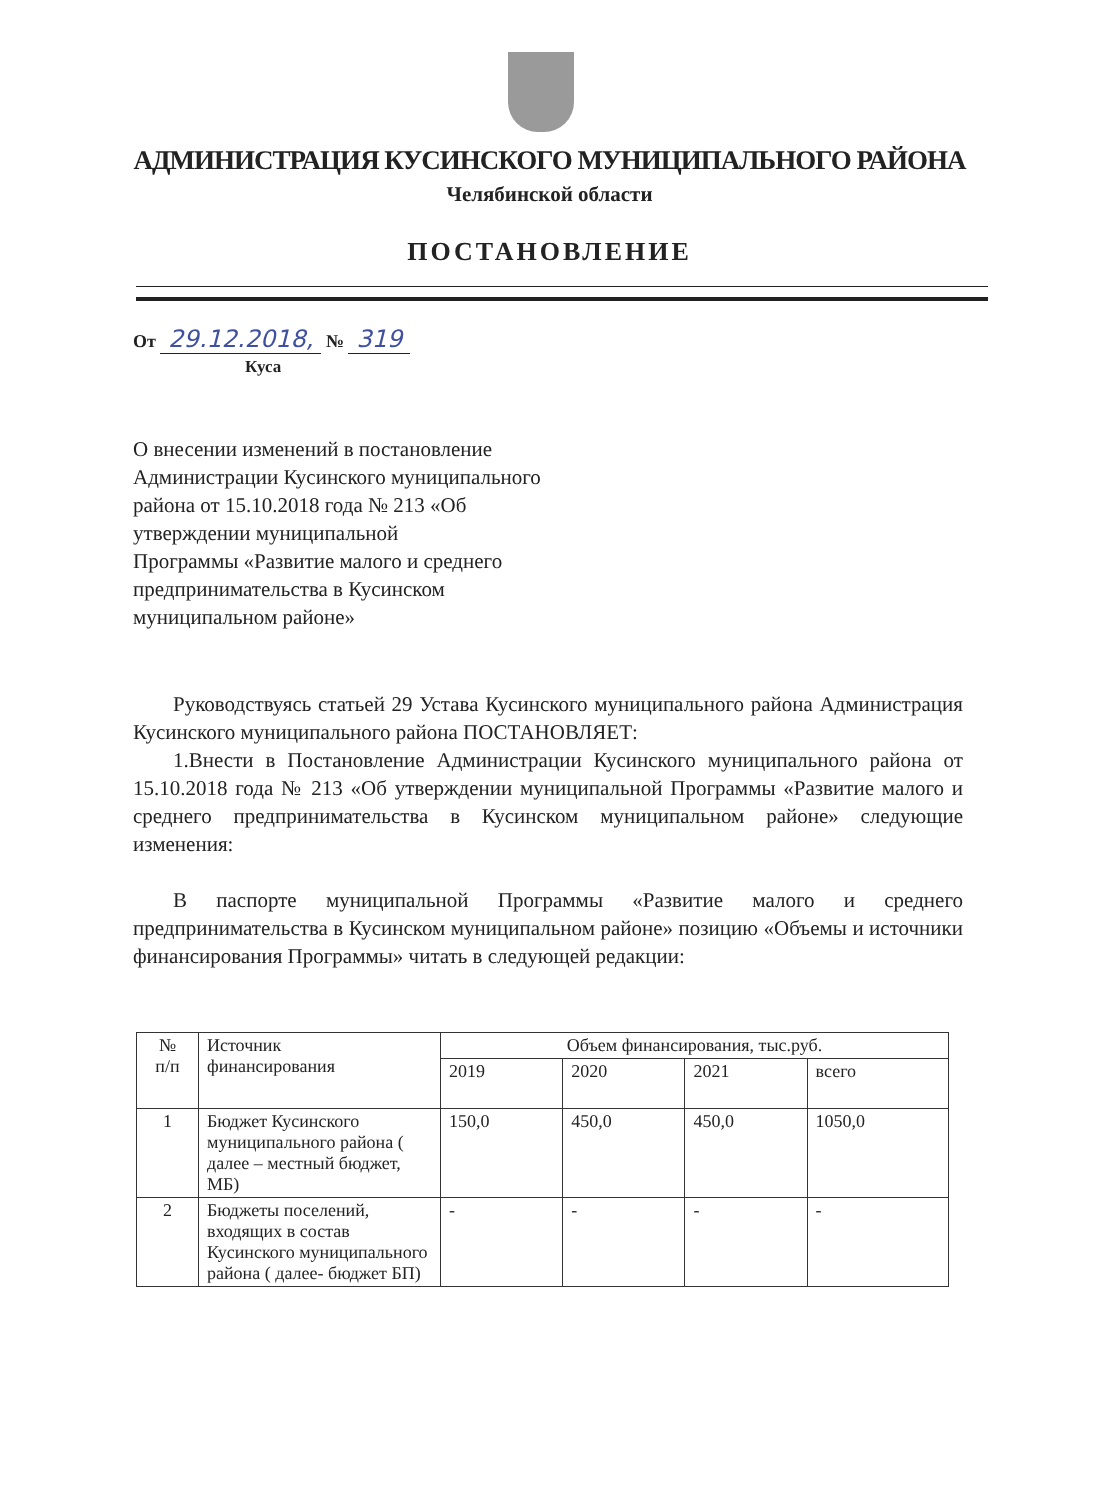АДМИНИСТРАЦИЯ КУСИНСКОГО МУНИЦИПАЛЬНОГО РАЙОНА
Челябинской области
ПОСТАНОВЛЕНИЕ
От 29.12.2018, № 319
Куса
О внесении изменений в постановление
Администрации Кусинского муниципального
района от 15.10.2018 года № 213 «Об
утверждении муниципальной
Программы «Развитие малого и среднего
предпринимательства в Кусинском
муниципальном районе»
Руководствуясь статьей 29 Устава Кусинского муниципального района Администрация Кусинского муниципального района ПОСТАНОВЛЯЕТ:
1.Внести в Постановление Администрации Кусинского муниципального района от 15.10.2018 года № 213 «Об утверждении муниципальной Программы «Развитие малого и среднего предпринимательства в Кусинском муниципальном районе» следующие изменения:
В паспорте муниципальной Программы «Развитие малого и среднего предпринимательства в Кусинском муниципальном районе» позицию «Объемы и источники финансирования Программы» читать в следующей редакции:
| № п/п | Источник финансирования | Объем финансирования, тыс.руб. | | | |
| --- | --- | --- | --- | --- | --- |
| | | 2019 | 2020 | 2021 | всего |
| 1 | Бюджет Кусинского муниципального района ( далее – местный бюджет, МБ) | 150,0 | 450,0 | 450,0 | 1050,0 |
| 2 | Бюджеты поселений, входящих в состав Кусинского муниципального района ( далее- бюджет БП) | - | - | - | - |